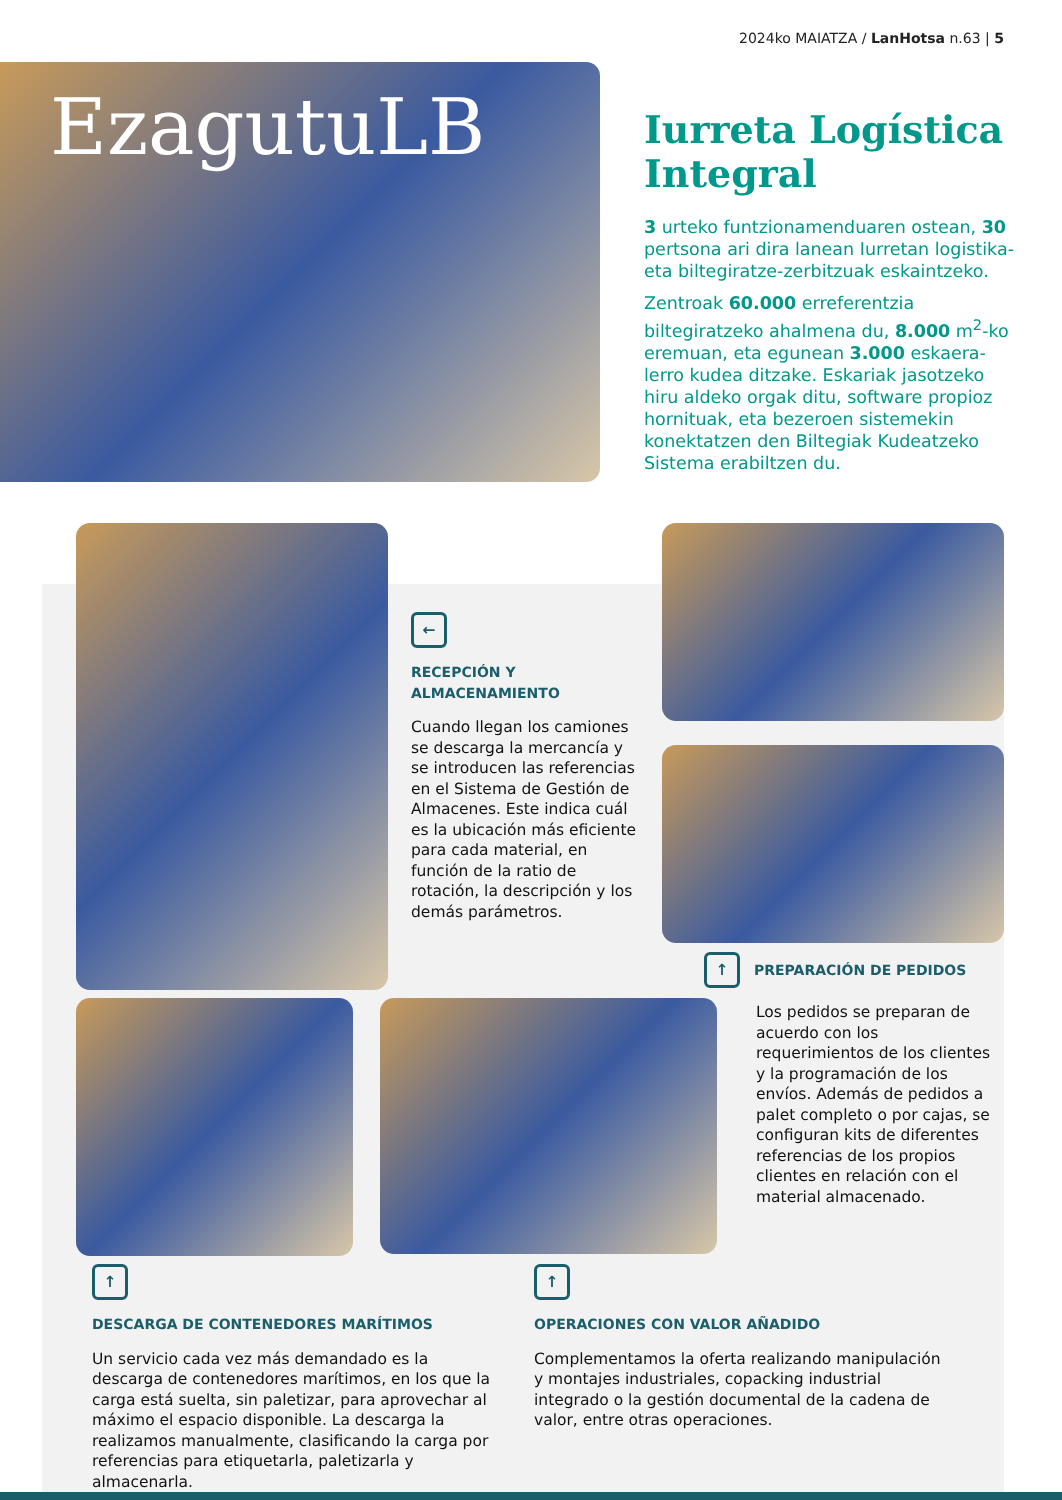2024ko MAIATZA / LanHotsa n.63 | 5
EzagutuLB
Iurreta Logística Integral
3 urteko funtzionamenduaren ostean, 30 pertsona ari dira lanean Iurretan logistika- eta biltegiratze-zerbitzuak eskaintzeko.
Zentroak 60.000 erreferentzia biltegiratzeko ahalmena du, 8.000 m<sup>2</sup>-ko eremuan, eta egunean 3.000 eskaera-lerro kudea ditzake. Eskariak jasotzeko hiru aldeko orgak ditu, software propioz hornituak, eta bezeroen sistemekin konektatzen den Biltegiak Kudeatzeko Sistema erabiltzen du.
←
RECEPCIÓN Y
ALMACENAMIENTO
Cuando llegan los camiones se descarga la mercancía y se introducen las referencias en el Sistema de Gestión de Almacenes. Este indica cuál es la ubicación más eficiente para cada material, en función de la ratio de rotación, la descripción y los demás parámetros.
↑
PREPARACIÓN DE PEDIDOS
Los pedidos se preparan de acuerdo con los requerimientos de los clientes y la programación de los envíos. Además de pedidos a palet completo o por cajas, se configuran kits de diferentes referencias de los propios clientes en relación con el material almacenado.
↑
DESCARGA DE CONTENEDORES MARÍTIMOS
Un servicio cada vez más demandado es la descarga de contenedores marítimos, en los que la carga está suelta, sin paletizar, para aprovechar al máximo el espacio disponible. La descarga la realizamos manualmente, clasificando la carga por referencias para etiquetarla, paletizarla y almacenarla.
↑
OPERACIONES CON VALOR AÑADIDO
Complementamos la oferta realizando manipulación y montajes industriales, copacking industrial integrado o la gestión documental de la cadena de valor, entre otras operaciones.